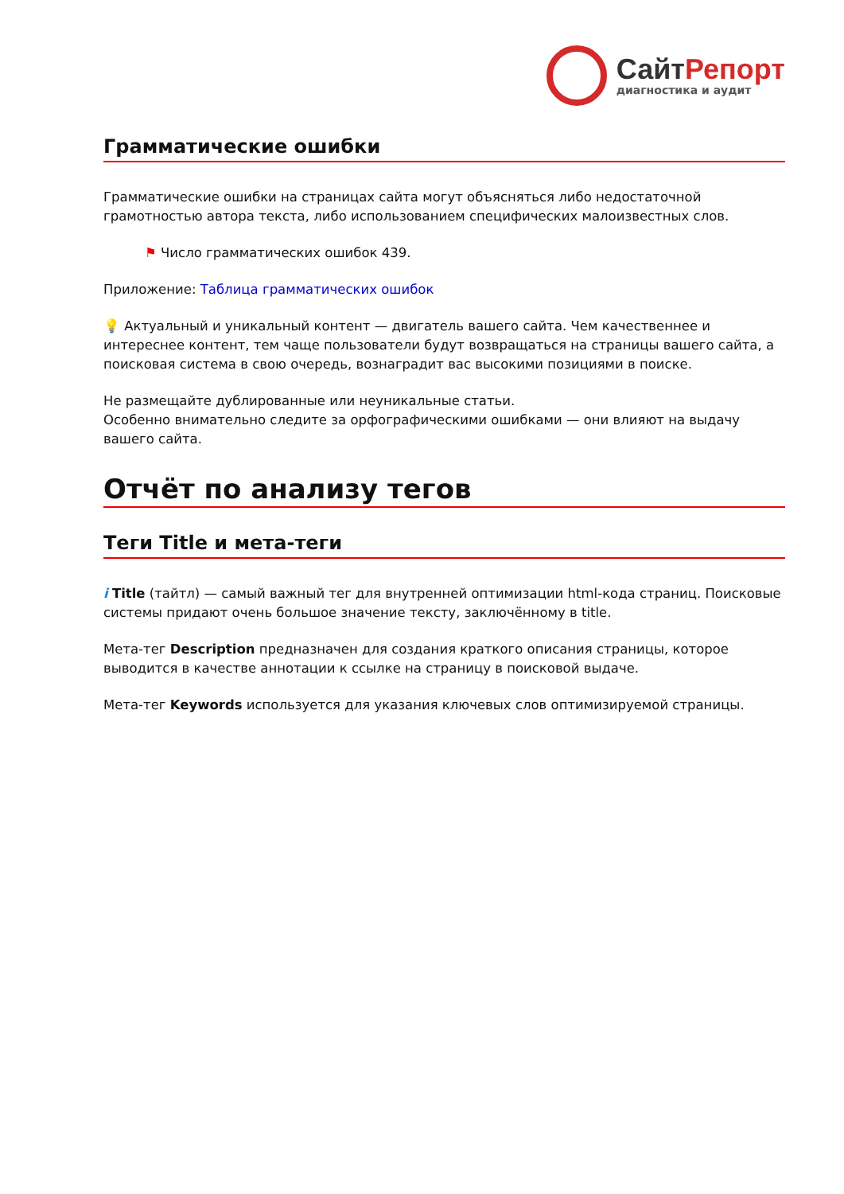СайтРепорт
диагностика и аудит
Грамматические ошибки
Грамматические ошибки на страницах сайта могут объясняться либо недостаточной грамотностью автора текста, либо использованием специфических малоизвестных слов.
⚑ Число грамматических ошибок 439.
Приложение: Таблица грамматических ошибок
💡 Актуальный и уникальный контент — двигатель вашего сайта. Чем качественнее и интереснее контент, тем чаще пользователи будут возвращаться на страницы вашего сайта, а поисковая система в свою очередь, вознаградит вас высокими позициями в поиске.
Не размещайте дублированные или неуникальные статьи.
Особенно внимательно следите за орфографическими ошибками — они влияют на выдачу вашего сайта.
Отчёт по анализу тегов
Теги Title и мета-теги
i Title (тайтл) — самый важный тег для внутренней оптимизации html-кода страниц. Поисковые системы придают очень большое значение тексту, заключённому в title.
Мета-тег Description предназначен для создания краткого описания страницы, которое выводится в качестве аннотации к ссылке на страницу в поисковой выдаче.
Мета-тег Keywords используется для указания ключевых слов оптимизируемой страницы.